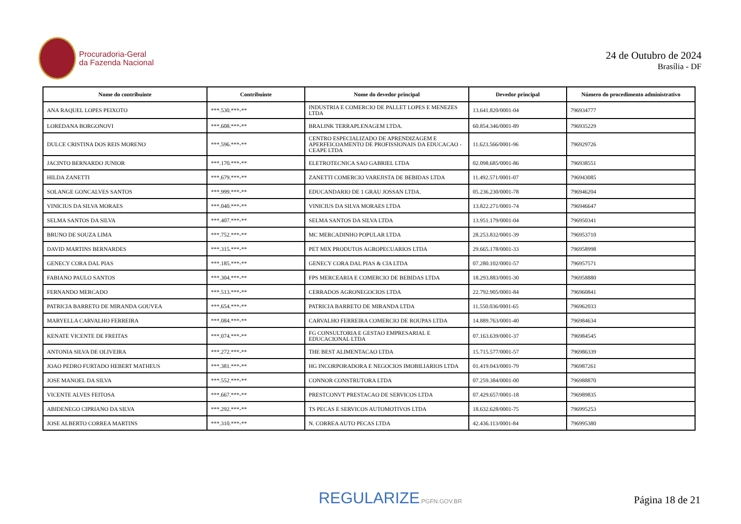Procuradoria-Geral
da Fazenda Nacional
24 de Outubro de 2024
Brasília - DF
| Nome do contribuinte | Contribuinte | Nome do devedor principal | Devedor principal | Número do procedimento administrativo |
| --- | --- | --- | --- | --- |
| ANA RAQUEL LOPES PEIXOTO | ***.530.***-** | INDUSTRIA E COMERCIO DE PALLET LOPES E MENEZES LTDA | 13.641.820/0001-04 | 796934777 |
| LOREDANA BORGONOVI | ***.608.***-** | BRALINK TERRAPLENAGEM LTDA. | 60.854.346/0001-89 | 796935229 |
| DULCE CRISTINA DOS REIS MORENO | ***.596.***-** | CENTRO ESPECIALIZADO DE APRENDIZAGEM E APERFEICOAMENTO DE PROFISSIONAIS DA EDUCACAO - CEAPE LTDA | 11.623.566/0001-96 | 796929726 |
| JACINTO BERNARDO JUNIOR | ***.170.***-** | ELETROTECNICA SAO GABRIEL LTDA | 02.098.685/0001-86 | 796938551 |
| HILDA ZANETTI | ***.679.***-** | ZANETTI COMERCIO VAREJISTA DE BEBIDAS LTDA | 11.492.571/0001-07 | 796943085 |
| SOLANGE GONCALVES SANTOS | ***.999.***-** | EDUCANDARIO DE 1 GRAU JOSSAN LTDA. | 05.236.230/0001-78 | 796946204 |
| VINICIUS DA SILVA MORAES | ***.040.***-** | VINICIUS DA SILVA MORAES LTDA | 13.822.271/0001-74 | 796946647 |
| SELMA SANTOS DA SILVA | ***.407.***-** | SELMA SANTOS DA SILVA LTDA | 13.951.179/0001-04 | 796950341 |
| BRUNO DE SOUZA LIMA | ***.752.***-** | MC MERCADINHO POPULAR LTDA | 28.253.832/0001-39 | 796953710 |
| DAVID MARTINS BERNARDES | ***.315.***-** | PET MIX PRODUTOS AGROPECUARIOS LTDA | 29.665.178/0001-33 | 796958998 |
| GENECY CORA DAL PIAS | ***.185.***-** | GENECY CORA DAL PIAS & CIA LTDA | 07.280.102/0001-57 | 796957571 |
| FABIANO PAULO SANTOS | ***.304.***-** | FPS MERCEARIA E COMERCIO DE BEBIDAS LTDA | 18.293.883/0001-30 | 796958880 |
| FERNANDO MERCADO | ***.513.***-** | CERRADOS AGRONEGOCIOS LTDA | 22.792.905/0001-84 | 796960841 |
| PATRICIA BARRETO DE MIRANDA GOUVEA | ***.654.***-** | PATRICIA BARRETO DE MIRANDA LTDA | 11.550.036/0001-65 | 796962033 |
| MARYELLA CARVALHO FERREIRA | ***.084.***-** | CARVALHO FERREIRA COMERCIO DE ROUPAS LTDA | 14.889.763/0001-40 | 796984634 |
| KENATE VICENTE DE FREITAS | ***.074.***-** | FG CONSULTORIA E GESTAO EMPRESARIAL E EDUCACIONAL LTDA | 07.163.639/0001-37 | 796984545 |
| ANTONIA SILVA DE OLIVEIRA | ***.272.***-** | THE BEST ALIMENTACAO LTDA | 15.715.577/0001-57 | 796986339 |
| JOAO PEDRO FURTADO HEBERT MATHEUS | ***.381.***-** | HG INCORPORADORA E NEGOCIOS IMOBILIARIOS LTDA | 01.419.043/0001-79 | 796987261 |
| JOSE MANOEL DA SILVA | ***.552.***-** | CONNOR CONSTRUTORA LTDA | 07.259.384/0001-00 | 796988870 |
| VICENTE ALVES FEITOSA | ***.667.***-** | PRESTCONVT PRESTACAO DE SERVICOS LTDA | 07.429.657/0001-18 | 796989835 |
| ABIDENEGO CIPRIANO DA SILVA | ***.292.***-** | TS PECAS E SERVICOS AUTOMOTIVOS LTDA | 18.632.628/0001-75 | 796995253 |
| JOSE ALBERTO CORREA MARTINS | ***.310.***-** | N. CORREA AUTO PECAS LTDA | 42.436.113/0001-84 | 796995380 |
REGULARIZE.PGFN.GOV.BR
Página 18 de 21